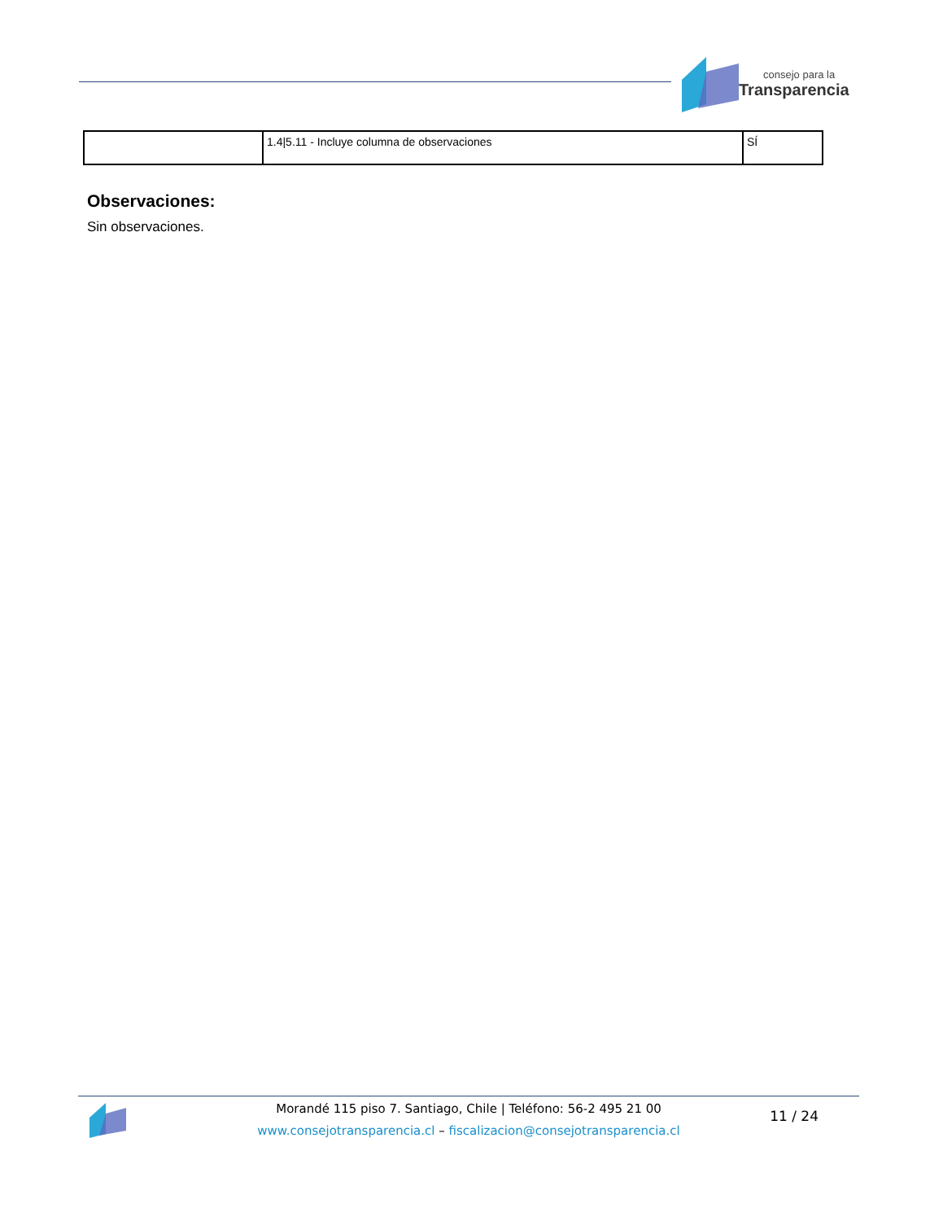consejo para la
Transparencia
| | 1.4/5.11 - Incluye columna de observaciones | SÍ |
Observaciones:
Sin observaciones.
Morandé 115 piso 7. Santiago, Chile | Teléfono: 56-2 495 21 00
www.consejotransparencia.cl – fiscalizacion@consejotransparencia.cl
11 / 24